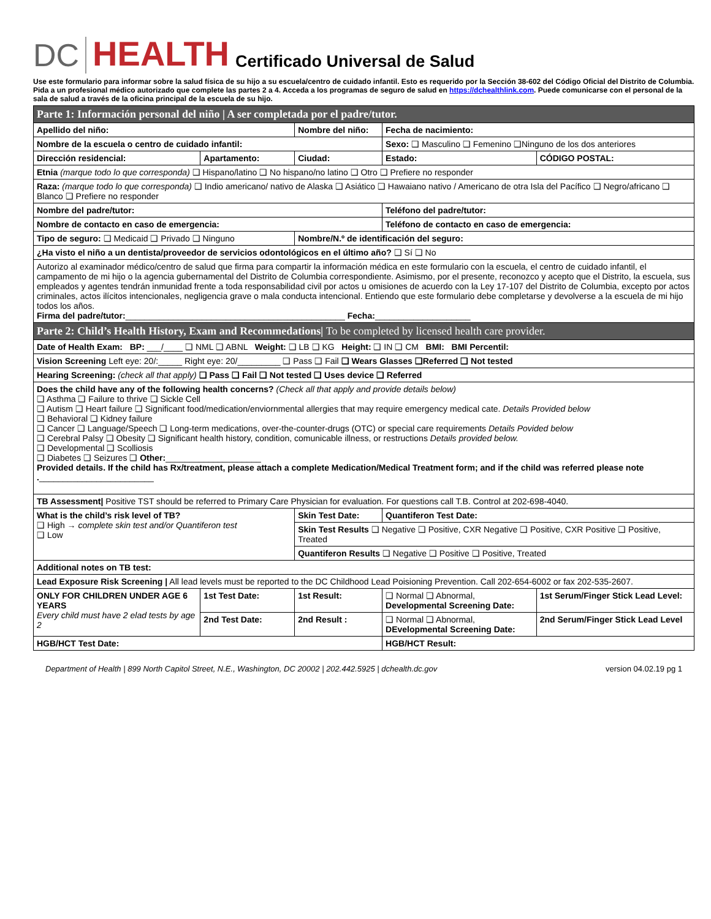DC HEALTH Certificado Universal de Salud
Use este formulario para informar sobre la salud física de su hijo a su escuela/centro de cuidado infantil. Esto es requerido por la Sección 38-602 del Código Oficial del Distrito de Columbia. Pida a un profesional médico autorizado que complete las partes 2 a 4. Acceda a los programas de seguro de salud en https://dchealthlink.com. Puede comunicarse con el personal de la sala de salud a través de la oficina principal de la escuela de su hijo.
| Parte 1: Información personal del niño / A ser completada por el padre/tutor. | | | | | |
| Apellido del niño: | | Nombre del niño: | | Fecha de nacimiento: | |
| Nombre de la escuela o centro de cuidado infantil: | | | Sexo: ❑ Masculino ❑ Femenino ❑Ninguno de los dos anteriores | | |
| Dirección residencial: | Apartamento: | Ciudad: | | Estado: | CÓDIGO POSTAL: |
| Etnia (marque todo lo que corresponda) ❑ Hispano/latino ❑ No hispano/no latino ❑ Otro ❑ Prefiere no responder | | | | | |
| Raza: (marque todo lo que corresponda) ❑ Indio americano/ nativo de Alaska ❑ Asiático ❑ Hawaiano nativo / Americano de otra Isla del Pacífico ❑ Negro/africano ❑ Blanco ❑ Prefiere no responder | | | | | |
| Nombre del padre/tutor: | | | Teléfono del padre/tutor: | | |
| Nombre de contacto en caso de emergencia: | | | Teléfono de contacto en caso de emergencia: | | |
| Tipo de seguro: ❑ Medicaid ❑ Privado ❑ Ninguno | | Nombre/N.º de identificación del seguro: | | | |
| ¿Ha visto el niño a un dentista/proveedor de servicios odontológicos en el último año? ❑ Sí ❑ No | | | | | |
| Autorizo al examinador médico/centro de salud que firma para compartir la información médica en este formulario con la escuela, el centro de cuidado infantil, el campamento de mi hijo o la agencia gubernamental del Distrito de Columbia correspondiente. Asimismo, por el presente, reconozco y acepto que el Distrito, la escuela, sus empleados y agentes tendrán inmunidad frente a toda responsabilidad civil por actos u omisiones de acuerdo con la Ley 17-107 del Distrito de Columbia, excepto por actos criminales, actos ilícitos intencionales, negligencia grave o mala conducta intencional. Entiendo que este formulario debe completarse y devolverse a la escuela de mi hijo todos los años. Firma del padre/tutor: ______________________________________________ Fecha: ____________________ | | | | | |
| Parte 2: Child’s Health History, Exam and Recommedations/ To be completed by licensed health care provider. | | | | | |
| Date of Health Exam: BP: ___/____ ❑ NML ❑ ABNL Weight: ❑ LB ❑ KG Height: ❑ IN ❑ CM BMI: BMI Percentil: | | | | | |
| Vision Screening Left eye: 20/:_____ Right eye: 20/_________ ❑ Pass ❑ Fail ❑ Wears Glasses ❑Referred ❑ Not tested | | | | | |
| Hearing Screening: (check all that apply) ❑ Pass ❑ Fail ❑ Not tested ❑ Uses device ❑ Referred | | | | | |
| Does the child have any of the following health concerns? (Check all that apply and provide details below) ❑ Asthma ❑ Failure to thrive ❑ Sickle Cell ❑ Autism ❑ Heart failure ❑ Significant food/medication/enviornmental allergies that may require emergency medical cate. Details Provided below ❑ Behavioral ❑ Kidney failure ❑ Cancer ❑ Language/Speech ❑ Long-term medications, over-the-counter-drugs (OTC) or special care requirements Details Povided below ❑ Cerebral Palsy ❑ Obesity ❑ Significant health history, condition, comunicable illness, or restructions Details provided below. ❑ Developmental ❑ Scolliosis ❑ Diabetes ❑ Seizures ❑ Other: ____________________ Provided details. If the child has Rx/treatment, please attach a complete Medication/Medical Treatment form; and if the child was referred please note . ________________________ | | | | | |
| TB Assessment/ Positive TST should be referred to Primary Care Physician for evaluation. For questions call T.B. Control at 202-698-4040. | | | | | |
| What is the child’s risk level of TB? ❑ High → complete skin test and/or Quantiferon test ❑ Low | | Skin Test Date: | | Quantiferon Test Date: | |
| | | Skin Test Results ❑ Negative ❑ Positive, CXR Negative ❑ Positive, CXR Positive ❑ Positive, Treated | | | |
| | | Quantiferon Results ❑ Negative ❑ Positive ❑ Positive, Treated | | | |
| Additional notes on TB test: | | | | | |
| Lead Exposure Risk Screening / All lead levels must be reported to the DC Childhood Lead Poisioning Prevention. Call 202-654-6002 or fax 202-535-2607. | | | | | |
| ONLY FOR CHILDREN UNDER AGE 6 YEARS Every child must have 2 elad tests by age 2 | 1st Test Date: | 1st Result: | ❑ Normal ❑ Abnormal, Developmental Screening Date: | | 1st Serum/Finger Stick Lead Level: |
| | 2nd Test Date: | 2nd Result : | ❑ Normal ❑ Abnormal, DEvelopmental Screening Date: | | 2nd Serum/Finger Stick Lead Level |
| HGB/HCT Test Date: | | | HGB/HCT Result: | | |
Department of Health | 899 North Capitol Street, N.E., Washington, DC 20002 | 202.442.5925 | dchealth.dc.gov version 04.02.19 pg 1